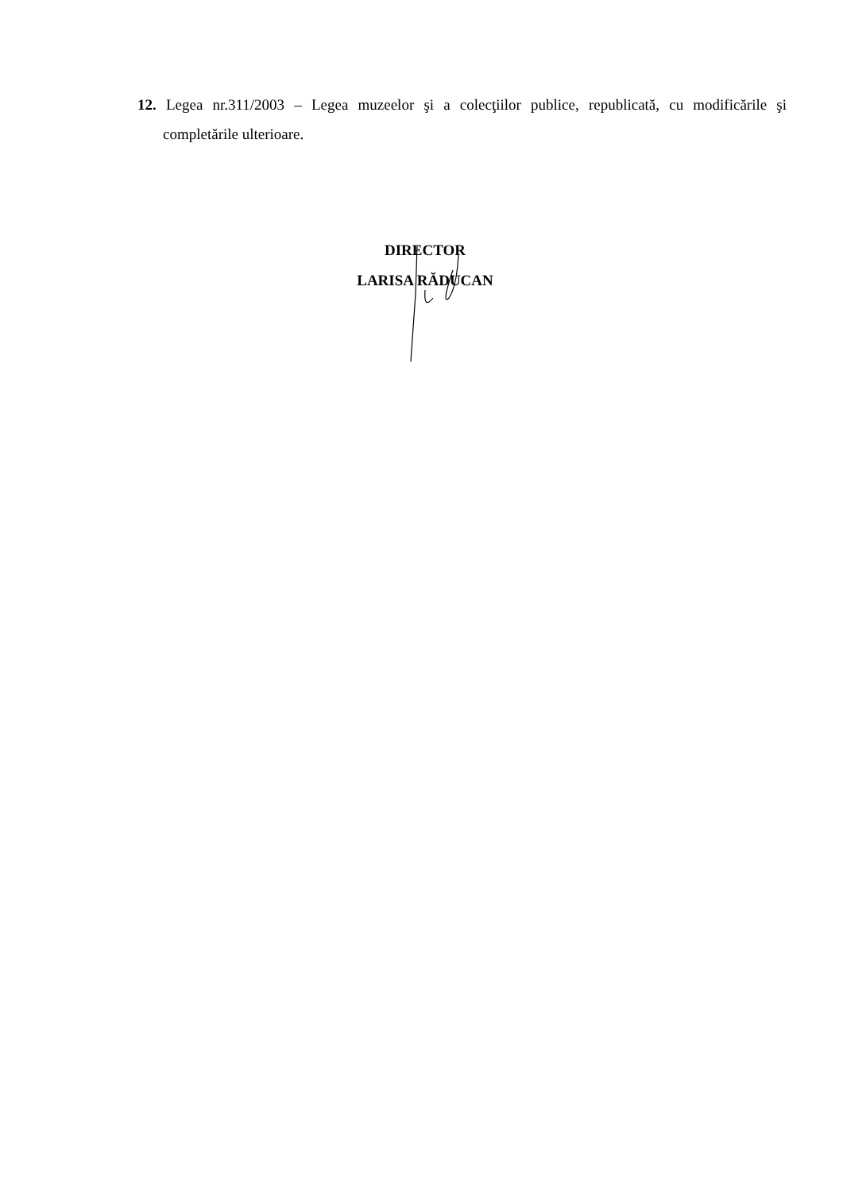12. Legea nr.311/2003 – Legea muzeelor şi a colecţiilor publice, republicată, cu modificările şi completările ulterioare.
DIRECTOR
LARISA RĂDUCAN